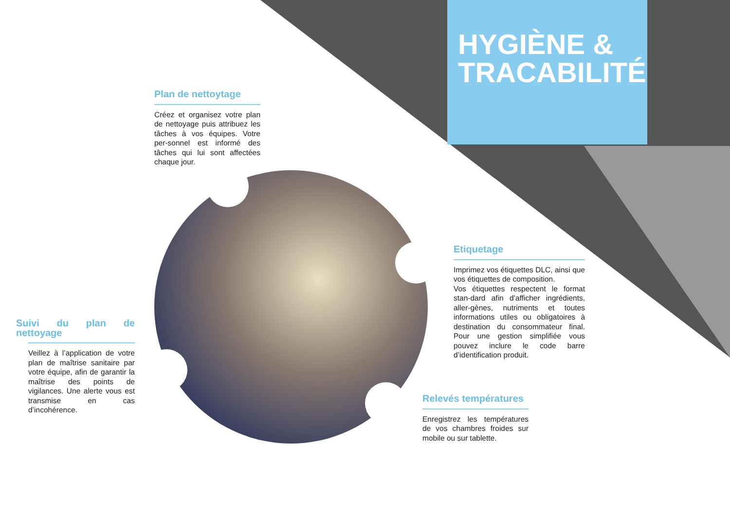HYGIÈNE &
TRACABILITÉ
Plan de nettoytage
Créez et organisez votre plan de nettoyage puis attribuez les tâches à vos équipes. Votre per-sonnel est informé des tâches qui lui sont affectées chaque jour.
Etiquetage
Imprimez vos étiquettes DLC, ainsi que vos étiquettes de composition.
Vos étiquettes respectent le format stan-dard afin d’afficher ingrédients, aller-gènes, nutriments et toutes informations utiles ou obligatoires à destination du consommateur final. Pour une gestion simplifiée vous pouvez inclure le code barre d’identification produit.
Suivi du plan de nettoyage
Veillez à l’application de votre plan de maîtrise sanitaire par votre équipe, afin de garantir la maîtrise des points de vigilances. Une alerte vous est transmise en cas d’incohérence.
Relevés températures
Enregistrez les températures de vos chambres froides sur mobile ou sur tablette.